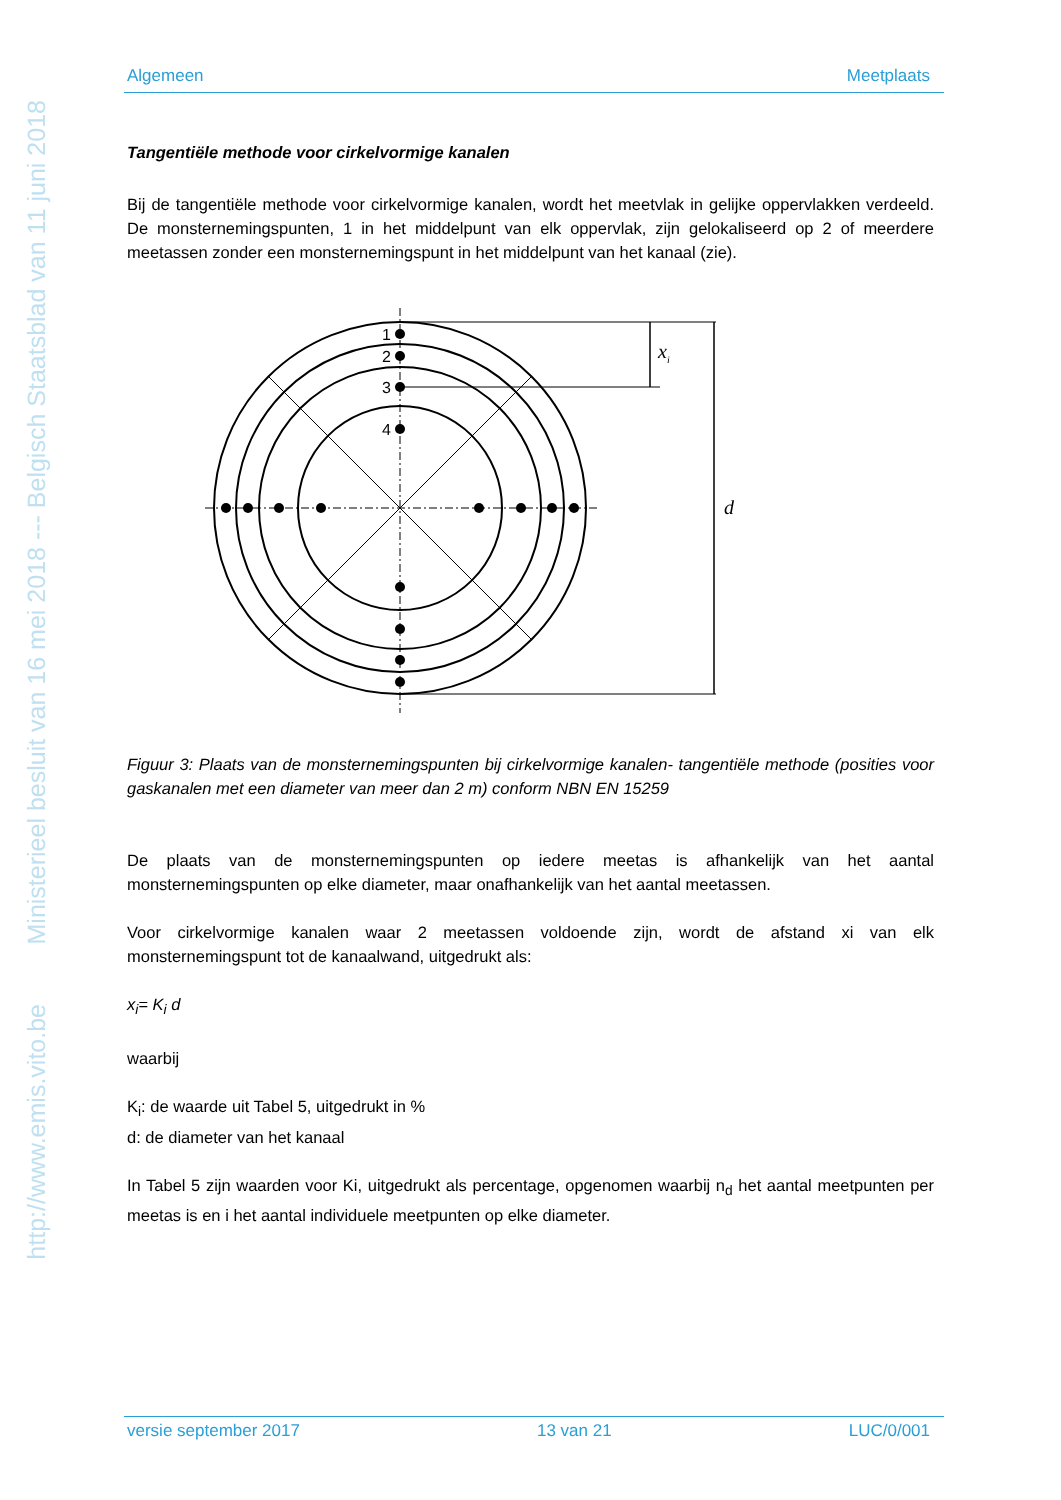Ministerieel besluit van 16 mei 2018 --- Belgisch Staatsblad van 11 juni 2018
http://www.emis.vito.be
Algemeen Meetplaats
Tangentiële methode voor cirkelvormige kanalen
Bij de tangentiële methode voor cirkelvormige kanalen, wordt het meetvlak in gelijke oppervlakken verdeeld. De monsternemingspunten, 1 in het middelpunt van elk oppervlak, zijn gelokaliseerd op 2 of meerdere meetassen zonder een monsternemingspunt in het middelpunt van het kanaal (zie).
1
2
3
4
xi
d
Figuur 3: Plaats van de monsternemingspunten bij cirkelvormige kanalen- tangentiële methode (posities voor gaskanalen met een diameter van meer dan 2 m) conform NBN EN 15259
De plaats van de monsternemingspunten op iedere meetas is afhankelijk van het aantal monsternemingspunten op elke diameter, maar onafhankelijk van het aantal meetassen.
Voor cirkelvormige kanalen waar 2 meetassen voldoende zijn, wordt de afstand xi van elk monsternemingspunt tot de kanaalwand, uitgedrukt als:
x<sub>i</sub>= K<sub>i</sub> d
waarbij
K<sub>i</sub>: de waarde uit Tabel 5, uitgedrukt in %
d: de diameter van het kanaal
In Tabel 5 zijn waarden voor Ki, uitgedrukt als percentage, opgenomen waarbij n<sub>d</sub> het aantal meetpunten per meetas is en i het aantal individuele meetpunten op elke diameter.
versie september 2017 13 van 21 LUC/0/001